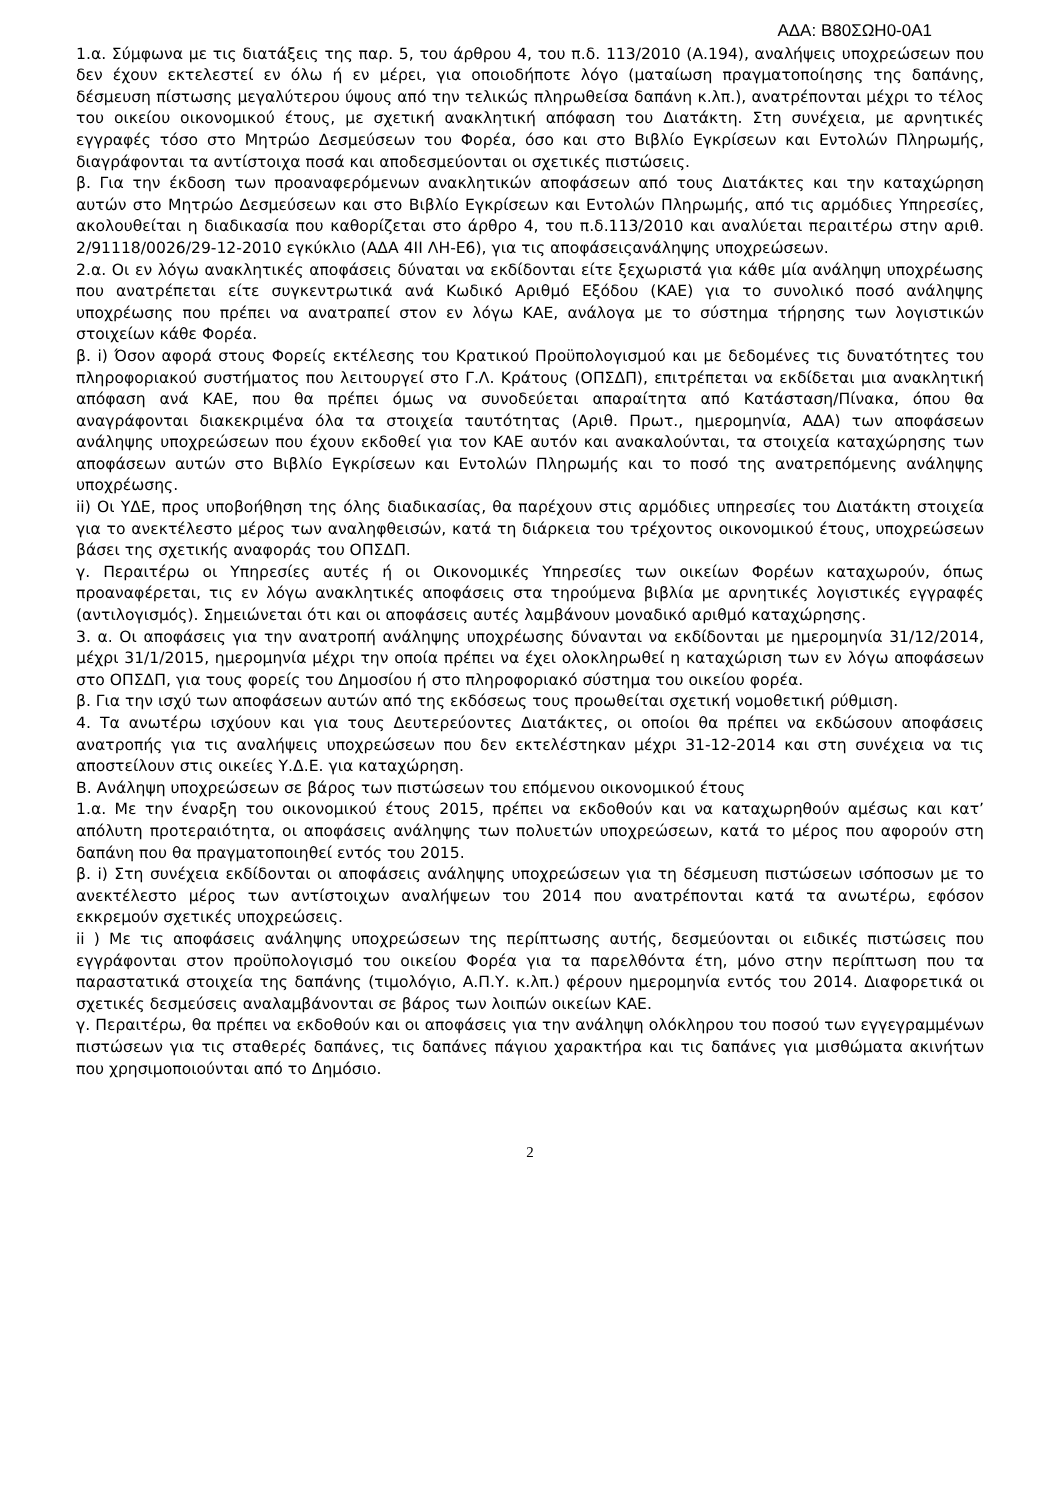ΑΔΑ: Β80ΣΩΗ0-0Α1
1.α. Σύμφωνα με τις διατάξεις της παρ. 5, του άρθρου 4, του π.δ. 113/2010 (Α.194), αναλήψεις υποχρεώσεων που δεν έχουν εκτελεστεί εν όλω ή εν μέρει, για οποιοδήποτε λόγο (ματαίωση πραγματοποίησης της δαπάνης, δέσμευση πίστωσης μεγαλύτερου ύψους από την τελικώς πληρωθείσα δαπάνη κ.λπ.), ανατρέπονται μέχρι το τέλος του οικείου οικονομικού έτους, με σχετική ανακλητική απόφαση του Διατάκτη. Στη συνέχεια, με αρνητικές εγγραφές τόσο στο Μητρώο Δεσμεύσεων του Φορέα, όσο και στο Βιβλίο Εγκρίσεων και Εντολών Πληρωμής, διαγράφονται τα αντίστοιχα ποσά και αποδεσμεύονται οι σχετικές πιστώσεις.
β. Για την έκδοση των προαναφερόμενων ανακλητικών αποφάσεων από τους Διατάκτες και την καταχώρηση αυτών στο Μητρώο Δεσμεύσεων και στο Βιβλίο Εγκρίσεων και Εντολών Πληρωμής, από τις αρμόδιες Υπηρεσίες, ακολουθείται η διαδικασία που καθορίζεται στο άρθρο 4, του π.δ.113/2010 και αναλύεται περαιτέρω στην αριθ. 2/91118/0026/29-12-2010 εγκύκλιο (ΑΔΑ 4ΙΙ ΛΗ-Ε6), για τις αποφάσειςανάληψης υποχρεώσεων.
2.α. Οι εν λόγω ανακλητικές αποφάσεις δύναται να εκδίδονται είτε ξεχωριστά για κάθε μία ανάληψη υποχρέωσης που ανατρέπεται είτε συγκεντρωτικά ανά Κωδικό Αριθμό Εξόδου (ΚΑΕ) για το συνολικό ποσό ανάληψης υποχρέωσης που πρέπει να ανατραπεί στον εν λόγω ΚΑΕ, ανάλογα με το σύστημα τήρησης των λογιστικών στοιχείων κάθε Φορέα.
β. i) Όσον αφορά στους Φορείς εκτέλεσης του Κρατικού Προϋπολογισμού και με δεδομένες τις δυνατότητες του πληροφοριακού συστήματος που λειτουργεί στο Γ.Λ. Κράτους (ΟΠΣΔΠ), επιτρέπεται να εκδίδεται μια ανακλητική απόφαση ανά ΚΑΕ, που θα πρέπει όμως να συνοδεύεται απαραίτητα από Κατάσταση/Πίνακα, όπου θα αναγράφονται διακεκριμένα όλα τα στοιχεία ταυτότητας (Αριθ. Πρωτ., ημερομηνία, ΑΔΑ) των αποφάσεων ανάληψης υποχρεώσεων που έχουν εκδοθεί για τον ΚΑΕ αυτόν και ανακαλούνται, τα στοιχεία καταχώρησης των αποφάσεων αυτών στο Βιβλίο Εγκρίσεων και Εντολών Πληρωμής και το ποσό της ανατρεπόμενης ανάληψης υποχρέωσης.
ii) Οι ΥΔΕ, προς υποβοήθηση της όλης διαδικασίας, θα παρέχουν στις αρμόδιες υπηρεσίες του Διατάκτη στοιχεία για το ανεκτέλεστο μέρος των αναληφθεισών, κατά τη διάρκεια του τρέχοντος οικονομικού έτους, υποχρεώσεων βάσει της σχετικής αναφοράς του ΟΠΣΔΠ.
γ. Περαιτέρω οι Υπηρεσίες αυτές ή οι Οικονομικές Υπηρεσίες των οικείων Φορέων καταχωρούν, όπως προαναφέρεται, τις εν λόγω ανακλητικές αποφάσεις στα τηρούμενα βιβλία με αρνητικές λογιστικές εγγραφές (αντιλογισμός). Σημειώνεται ότι και οι αποφάσεις αυτές λαμβάνουν μοναδικό αριθμό καταχώρησης.
3. α. Οι αποφάσεις για την ανατροπή ανάληψης υποχρέωσης δύνανται να εκδίδονται με ημερομηνία 31/12/2014, μέχρι 31/1/2015, ημερομηνία μέχρι την οποία πρέπει να έχει ολοκληρωθεί η καταχώριση των εν λόγω αποφάσεων στο ΟΠΣΔΠ, για τους φορείς του Δημοσίου ή στο πληροφοριακό σύστημα του οικείου φορέα.
β. Για την ισχύ των αποφάσεων αυτών από της εκδόσεως τους προωθείται σχετική νομοθετική ρύθμιση.
4. Τα ανωτέρω ισχύουν και για τους Δευτερεύοντες Διατάκτες, οι οποίοι θα πρέπει να εκδώσουν αποφάσεις ανατροπής για τις αναλήψεις υποχρεώσεων που δεν εκτελέστηκαν μέχρι 31-12-2014 και στη συνέχεια να τις αποστείλουν στις οικείες Υ.Δ.Ε. για καταχώρηση.
Β. Ανάληψη υποχρεώσεων σε βάρος των πιστώσεων του επόμενου οικονομικού έτους
1.α. Με την έναρξη του οικονομικού έτους 2015, πρέπει να εκδοθούν και να καταχωρηθούν αμέσως και κατ’ απόλυτη προτεραιότητα, οι αποφάσεις ανάληψης των πολυετών υποχρεώσεων, κατά το μέρος που αφορούν στη δαπάνη που θα πραγματοποιηθεί εντός του 2015.
β. i) Στη συνέχεια εκδίδονται οι αποφάσεις ανάληψης υποχρεώσεων για τη δέσμευση πιστώσεων ισόποσων με το ανεκτέλεστο μέρος των αντίστοιχων αναλήψεων του 2014 που ανατρέπονται κατά τα ανωτέρω, εφόσον εκκρεμούν σχετικές υποχρεώσεις.
ii ) Με τις αποφάσεις ανάληψης υποχρεώσεων της περίπτωσης αυτής, δεσμεύονται οι ειδικές πιστώσεις που εγγράφονται στον προϋπολογισμό του οικείου Φορέα για τα παρελθόντα έτη, μόνο στην περίπτωση που τα παραστατικά στοιχεία της δαπάνης (τιμολόγιο, Α.Π.Υ. κ.λπ.) φέρουν ημερομηνία εντός του 2014. Διαφορετικά οι σχετικές δεσμεύσεις αναλαμβάνονται σε βάρος των λοιπών οικείων ΚΑΕ.
γ. Περαιτέρω, θα πρέπει να εκδοθούν και οι αποφάσεις για την ανάληψη ολόκληρου του ποσού των εγγεγραμμένων πιστώσεων για τις σταθερές δαπάνες, τις δαπάνες πάγιου χαρακτήρα και τις δαπάνες για μισθώματα ακινήτων που χρησιμοποιούνται από το Δημόσιο.
2